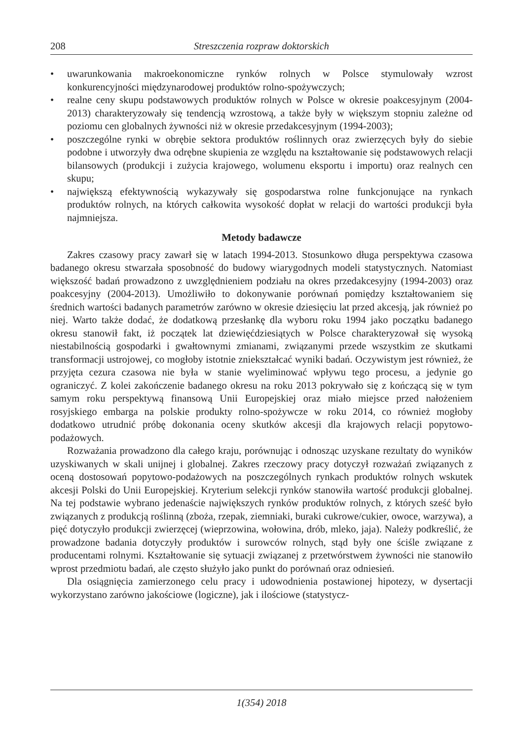208 Streszczenia rozpraw doktorskich
• uwarunkowania makroekonomiczne rynków rolnych w Polsce stymulowały wzrost konkurencyjności międzynarodowej produktów rolno-spożywczych;
• realne ceny skupu podstawowych produktów rolnych w Polsce w okresie poakcesyjnym (2004-2013) charakteryzowały się tendencją wzrostową, a także były w większym stopniu zależne od poziomu cen globalnych żywności niż w okresie przedakcesyjnym (1994-2003);
• poszczególne rynki w obrębie sektora produktów roślinnych oraz zwierzęcych były do siebie podobne i utworzyły dwa odrębne skupienia ze względu na kształtowanie się podstawowych relacji bilansowych (produkcji i zużycia krajowego, wolumenu eksportu i importu) oraz realnych cen skupu;
• największą efektywnością wykazywały się gospodarstwa rolne funkcjonujące na rynkach produktów rolnych, na których całkowita wysokość dopłat w relacji do wartości produkcji była najmniejsza.
Metody badawcze
Zakres czasowy pracy zawarł się w latach 1994-2013. Stosunkowo długa perspektywa czasowa badanego okresu stwarzała sposobność do budowy wiarygodnych modeli statystycznych. Natomiast większość badań prowadzono z uwzględnieniem podziału na okres przedakcesyjny (1994-2003) oraz poakcesyjny (2004-2013). Umożliwiło to dokonywanie porównań pomiędzy kształtowaniem się średnich wartości badanych parametrów zarówno w okresie dziesięciu lat przed akcesją, jak również po niej. Warto także dodać, że dodatkową przesłankę dla wyboru roku 1994 jako początku badanego okresu stanowił fakt, iż początek lat dziewięćdziesiątych w Polsce charakteryzował się wysoką niestabilnością gospodarki i gwałtownymi zmianami, związanymi przede wszystkim ze skutkami transformacji ustrojowej, co mogłoby istotnie zniekształcać wyniki badań. Oczywistym jest również, że przyjęta cezura czasowa nie była w stanie wyeliminować wpływu tego procesu, a jedynie go ograniczyć. Z kolei zakończenie badanego okresu na roku 2013 pokrywało się z kończącą się w tym samym roku perspektywą finansową Unii Europejskiej oraz miało miejsce przed nałożeniem rosyjskiego embarga na polskie produkty rolno-spożywcze w roku 2014, co również mogłoby dodatkowo utrudnić próbę dokonania oceny skutków akcesji dla krajowych relacji popytowo-podażowych.
Rozważania prowadzono dla całego kraju, porównując i odnosząc uzyskane rezultaty do wyników uzyskiwanych w skali unijnej i globalnej. Zakres rzeczowy pracy dotyczył rozważań związanych z oceną dostosowań popytowo-podażowych na poszczególnych rynkach produktów rolnych wskutek akcesji Polski do Unii Europejskiej. Kryterium selekcji rynków stanowiła wartość produkcji globalnej. Na tej podstawie wybrano jedenaście największych rynków produktów rolnych, z których sześć było związanych z produkcją roślinną (zboża, rzepak, ziemniaki, buraki cukrowe/cukier, owoce, warzywa), a pięć dotyczyło produkcji zwierzęcej (wieprzowina, wołowina, drób, mleko, jaja). Należy podkreślić, że prowadzone badania dotyczyły produktów i surowców rolnych, stąd były one ściśle związane z producentami rolnymi. Kształtowanie się sytuacji związanej z przetwórstwem żywności nie stanowiło wprost przedmiotu badań, ale często służyło jako punkt do porównań oraz odniesień.
Dla osiągnięcia zamierzonego celu pracy i udowodnienia postawionej hipotezy, w dysertacji wykorzystano zarówno jakościowe (logiczne), jak i ilościowe (statystycz-
1(354) 2018